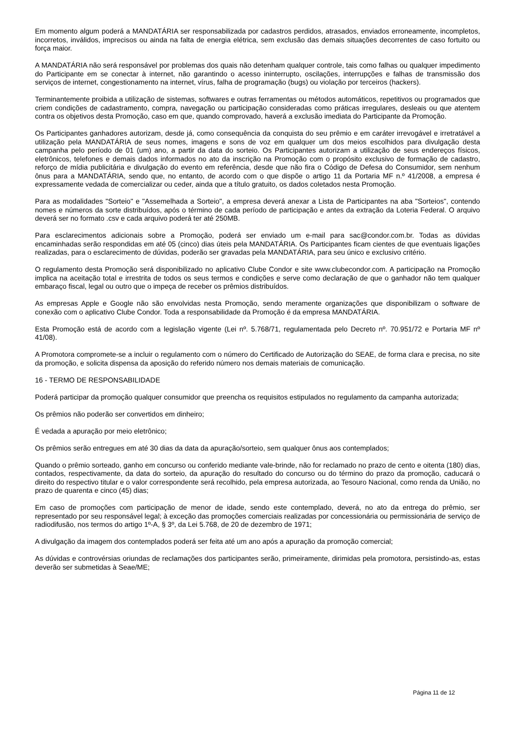Em momento algum poderá a MANDATÁRIA ser responsabilizada por cadastros perdidos, atrasados, enviados erroneamente, incompletos, incorretos, inválidos, imprecisos ou ainda na falta de energia elétrica, sem exclusão das demais situações decorrentes de caso fortuito ou força maior.
A MANDATÁRIA não será responsável por problemas dos quais não detenham qualquer controle, tais como falhas ou qualquer impedimento do Participante em se conectar à internet, não garantindo o acesso ininterrupto, oscilações, interrupções e falhas de transmissão dos serviços de internet, congestionamento na internet, vírus, falha de programação (bugs) ou violação por terceiros (hackers).
Terminantemente proibida a utilização de sistemas, softwares e outras ferramentas ou métodos automáticos, repetitivos ou programados que criem condições de cadastramento, compra, navegação ou participação consideradas como práticas irregulares, desleais ou que atentem contra os objetivos desta Promoção, caso em que, quando comprovado, haverá a exclusão imediata do Participante da Promoção.
Os Participantes ganhadores autorizam, desde já, como consequência da conquista do seu prêmio e em caráter irrevogável e irretratável a utilização pela MANDATÁRIA de seus nomes, imagens e sons de voz em qualquer um dos meios escolhidos para divulgação desta campanha pelo período de 01 (um) ano, a partir da data do sorteio. Os Participantes autorizam a utilização de seus endereços físicos, eletrônicos, telefones e demais dados informados no ato da inscrição na Promoção com o propósito exclusivo de formação de cadastro, reforço de mídia publicitária e divulgação do evento em referência, desde que não fira o Código de Defesa do Consumidor, sem nenhum ônus para a MANDATÁRIA, sendo que, no entanto, de acordo com o que dispõe o artigo 11 da Portaria MF n.º 41/2008, a empresa é expressamente vedada de comercializar ou ceder, ainda que a título gratuito, os dados coletados nesta Promoção.
Para as modalidades "Sorteio" e "Assemelhada a Sorteio", a empresa deverá anexar a Lista de Participantes na aba "Sorteios", contendo nomes e números da sorte distribuídos, após o término de cada período de participação e antes da extração da Loteria Federal. O arquivo deverá ser no formato .csv e cada arquivo poderá ter até 250MB.
Para esclarecimentos adicionais sobre a Promoção, poderá ser enviado um e-mail para sac@condor.com.br. Todas as dúvidas encaminhadas serão respondidas em até 05 (cinco) dias úteis pela MANDATÁRIA. Os Participantes ficam cientes de que eventuais ligações realizadas, para o esclarecimento de dúvidas, poderão ser gravadas pela MANDATÁRIA, para seu único e exclusivo critério.
O regulamento desta Promoção será disponibilizado no aplicativo Clube Condor e site www.clubecondor.com. A participação na Promoção implica na aceitação total e irrestrita de todos os seus termos e condições e serve como declaração de que o ganhador não tem qualquer embaraço fiscal, legal ou outro que o impeça de receber os prêmios distribuídos.
As empresas Apple e Google não são envolvidas nesta Promoção, sendo meramente organizações que disponibilizam o software de conexão com o aplicativo Clube Condor. Toda a responsabilidade da Promoção é da empresa MANDATÁRIA.
Esta Promoção está de acordo com a legislação vigente (Lei nº. 5.768/71, regulamentada pelo Decreto nº. 70.951/72 e Portaria MF nº 41/08).
A Promotora compromete-se a incluir o regulamento com o número do Certificado de Autorização do SEAE, de forma clara e precisa, no site da promoção, e solicita dispensa da aposição do referido número nos demais materiais de comunicação.
16 - TERMO DE RESPONSABILIDADE
Poderá participar da promoção qualquer consumidor que preencha os requisitos estipulados no regulamento da campanha autorizada;
Os prêmios não poderão ser convertidos em dinheiro;
É vedada a apuração por meio eletrônico;
Os prêmios serão entregues em até 30 dias da data da apuração/sorteio, sem qualquer ônus aos contemplados;
Quando o prêmio sorteado, ganho em concurso ou conferido mediante vale-brinde, não for reclamado no prazo de cento e oitenta (180) dias, contados, respectivamente, da data do sorteio, da apuração do resultado do concurso ou do término do prazo da promoção, caducará o direito do respectivo titular e o valor correspondente será recolhido, pela empresa autorizada, ao Tesouro Nacional, como renda da União, no prazo de quarenta e cinco (45) dias;
Em caso de promoções com participação de menor de idade, sendo este contemplado, deverá, no ato da entrega do prêmio, ser representado por seu responsável legal; à exceção das promoções comerciais realizadas por concessionária ou permissionária de serviço de radiodifusão, nos termos do artigo 1º-A, § 3º, da Lei 5.768, de 20 de dezembro de 1971;
A divulgação da imagem dos contemplados poderá ser feita até um ano após a apuração da promoção comercial;
As dúvidas e controvérsias oriundas de reclamações dos participantes serão, primeiramente, dirimidas pela promotora, persistindo-as, estas deverão ser submetidas à Seae/ME;
Página 11 de 12